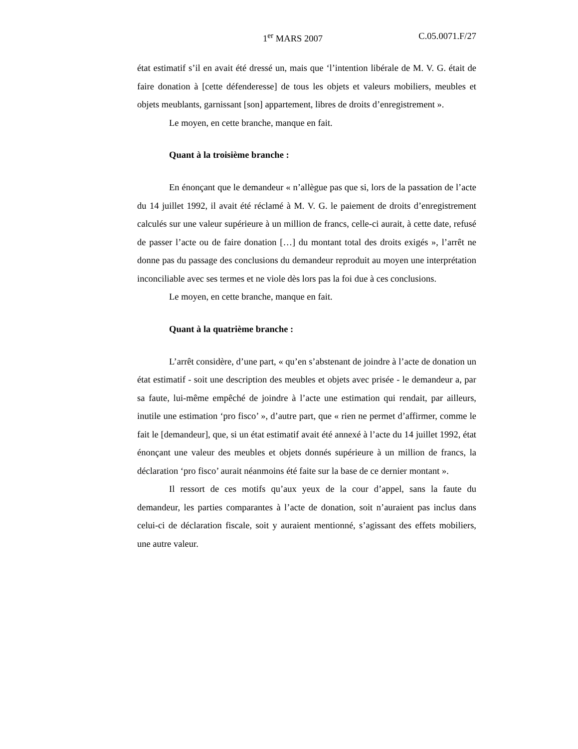1<sup>er</sup> MARS 2007 C.05.0071.F/27
état estimatif s’il en avait été dressé un, mais que ‘l’intention libérale de M. V. G. était de faire donation à [cette défenderesse] de tous les objets et valeurs mobiliers, meubles et objets meublants, garnissant [son] appartement, libres de droits d’enregistrement ».
Le moyen, en cette branche, manque en fait.
Quant à la troisième branche :
En énonçant que le demandeur « n’allègue pas que si, lors de la passation de l’acte du 14 juillet 1992, il avait été réclamé à M. V. G. le paiement de droits d’enregistrement calculés sur une valeur supérieure à un million de francs, celle-ci aurait, à cette date, refusé de passer l’acte ou de faire donation […] du montant total des droits exigés », l’arrêt ne donne pas du passage des conclusions du demandeur reproduit au moyen une interprétation inconciliable avec ses termes et ne viole dès lors pas la foi due à ces conclusions.
Le moyen, en cette branche, manque en fait.
Quant à la quatrième branche :
L’arrêt considère, d’une part, « qu’en s’abstenant de joindre à l’acte de donation un état estimatif - soit une description des meubles et objets avec prisée - le demandeur a, par sa faute, lui-même empêché de joindre à l’acte une estimation qui rendait, par ailleurs, inutile une estimation ‘pro fisco’ », d’autre part, que « rien ne permet d’affirmer, comme le fait le [demandeur], que, si un état estimatif avait été annexé à l’acte du 14 juillet 1992, état énonçant une valeur des meubles et objets donnés supérieure à un million de francs, la déclaration ‘pro fisco’ aurait néanmoins été faite sur la base de ce dernier montant ».
Il ressort de ces motifs qu’aux yeux de la cour d’appel, sans la faute du demandeur, les parties comparantes à l’acte de donation, soit n’auraient pas inclus dans celui-ci de déclaration fiscale, soit y auraient mentionné, s’agissant des effets mobiliers, une autre valeur.